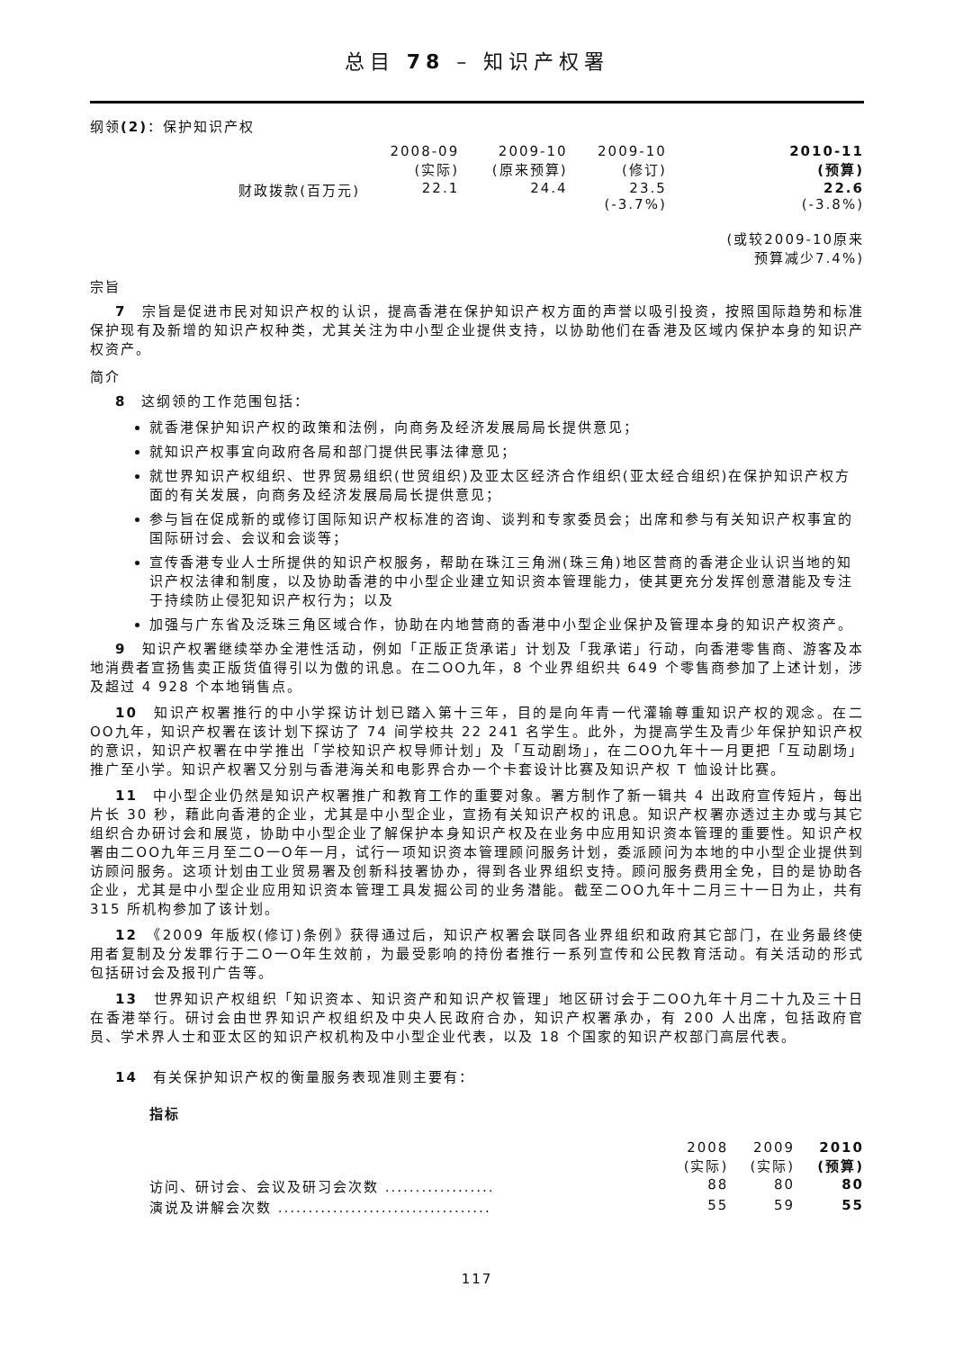总目 78 – 知识产权署
纲领(2)：保护知识产权
| | 2008-09 (实际) | 2009-10 (原来预算) | 2009-10 (修订) | 2010-11 (预算) |
| 财政拨款(百万元) | 22.1 | 24.4 | 23.5 (-3.7%) | 22.6 (-3.8%) (或较2009-10原来 预算减少7.4%) |
宗旨
7　宗旨是促进市民对知识产权的认识，提高香港在保护知识产权方面的声誉以吸引投资，按照国际趋势和标准保护现有及新增的知识产权种类，尤其关注为中小型企业提供支持，以协助他们在香港及区域内保护本身的知识产权资产。
简介
8　这纲领的工作范围包括：
就香港保护知识产权的政策和法例，向商务及经济发展局局长提供意见；
就知识产权事宜向政府各局和部门提供民事法律意见；
就世界知识产权组织、世界贸易组织(世贸组织)及亚太区经济合作组织(亚太经合组织)在保护知识产权方面的有关发展，向商务及经济发展局局长提供意见；
参与旨在促成新的或修订国际知识产权标准的咨询、谈判和专家委员会；出席和参与有关知识产权事宜的国际研讨会、会议和会谈等；
宣传香港专业人士所提供的知识产权服务，帮助在珠江三角洲(珠三角)地区营商的香港企业认识当地的知识产权法律和制度，以及协助香港的中小型企业建立知识资本管理能力，使其更充分发挥创意潜能及专注于持续防止侵犯知识产权行为；以及
加强与广东省及泛珠三角区域合作，协助在内地营商的香港中小型企业保护及管理本身的知识产权资产。
9　知识产权署继续举办全港性活动，例如「正版正货承诺」计划及「我承诺」行动，向香港零售商、游客及本地消费者宣扬售卖正版货值得引以为傲的讯息。在二OO九年，8 个业界组织共 649 个零售商参加了上述计划，涉及超过 4 928 个本地销售点。
10　知识产权署推行的中小学探访计划已踏入第十三年，目的是向年青一代灌输尊重知识产权的观念。在二OO九年，知识产权署在该计划下探访了 74 间学校共 22 241 名学生。此外，为提高学生及青少年保护知识产权的意识，知识产权署在中学推出「学校知识产权导师计划」及「互动剧场」，在二OO九年十一月更把「互动剧场」推广至小学。知识产权署又分别与香港海关和电影界合办一个卡套设计比赛及知识产权 T 恤设计比赛。
11　中小型企业仍然是知识产权署推广和教育工作的重要对象。署方制作了新一辑共 4 出政府宣传短片，每出片长 30 秒，藉此向香港的企业，尤其是中小型企业，宣扬有关知识产权的讯息。知识产权署亦透过主办或与其它组织合办研讨会和展览，协助中小型企业了解保护本身知识产权及在业务中应用知识资本管理的重要性。知识产权署由二OO九年三月至二O一O年一月，试行一项知识资本管理顾问服务计划，委派顾问为本地的中小型企业提供到访顾问服务。这项计划由工业贸易署及创新科技署协办，得到各业界组织支持。顾问服务费用全免，目的是协助各企业，尤其是中小型企业应用知识资本管理工具发掘公司的业务潜能。截至二OO九年十二月三十一日为止，共有 315 所机构参加了该计划。
12　《2009 年版权(修订)条例》获得通过后，知识产权署会联同各业界组织和政府其它部门，在业务最终使用者复制及分发罪行于二O一O年生效前，为最受影响的持份者推行一系列宣传和公民教育活动。有关活动的形式包括研讨会及报刊广告等。
13　世界知识产权组织「知识资本、知识资产和知识产权管理」地区研讨会于二OO九年十月二十九及三十日在香港举行。研讨会由世界知识产权组织及中央人民政府合办，知识产权署承办，有 200 人出席，包括政府官员、学术界人士和亚太区的知识产权机构及中小型企业代表，以及 18 个国家的知识产权部门高层代表。
14　有关保护知识产权的衡量服务表现准则主要有：
指标
| | 2008 (实际) | 2009 (实际) | 2010 (预算) |
| 访问、研讨会、会议及研习会次数 .................. | 88 | 80 | 80 |
| 演说及讲解会次数 ................................... | 55 | 59 | 55 |
117